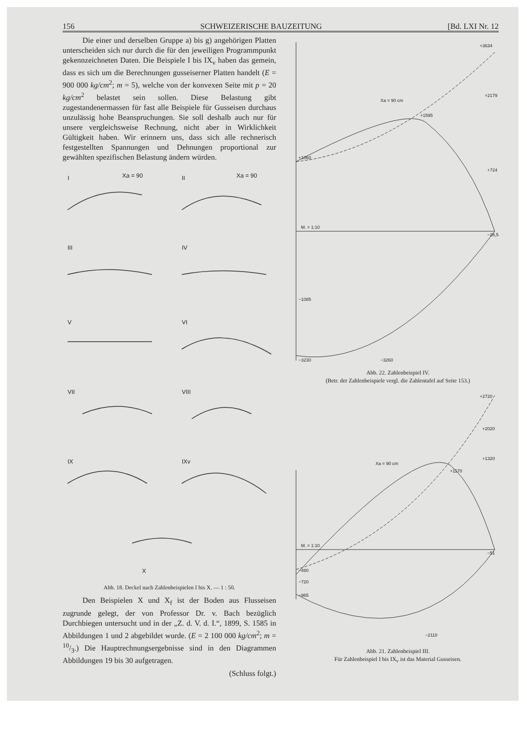156 SCHWEIZERISCHE BAUZEITUNG [Bd. LXI Nr. 12
Die einer und derselben Gruppe a) bis g) angehörigen Platten unterscheiden sich nur durch die für den jeweiligen Programmpunkt gekennzeichneten Daten. Die Beispiele I bis IX<sub>v</sub> haben das gemein, dass es sich um die Berechnungen gusseiserner Platten handelt (E = 900 000 kg/cm<sup>2</sup>; m = 5), welche von der konvexen Seite mit p = 20 kg/cm<sup>2</sup> belastet sein sollen. Diese Belastung gibt zugestandenermassen für fast alle Beispiele für Gusseisen durchaus unzulässig hohe Beanspruchungen. Sie soll deshalb auch nur für unsere vergleichsweise Rechnung, nicht aber in Wirklichkeit Gültigkeit haben. Wir erinnern uns, dass sich alle rechnerisch festgestellten Spannungen und Dehnungen proportional zur gewählten spezifischen Belastung ändern würden.
I
II
Xa = 90
Xa = 90
III
IV
V
VI
VII
VIII
IX
IXv
X
Abb. 18. Deckel nach Zahlenbeispielen I bis X. — 1 : 50.
Den Beispielen X und X<sub>f</sub> ist der Boden aus Flusseisen zugrunde gelegt, der von Professor Dr. v. Bach bezüglich Durchbiegen untersucht und in der „Z. d. V. d. I.“, 1899, S. 1585 in Abbildungen 1 und 2 abgebildet wurde. (E = 2 100 000 kg/cm<sup>2</sup>; m = 10/3.) Die Hauptrechnungsergebnisse sind in den Diagrammen Abbildungen 19 bis 30 aufgetragen.
(Schluss folgt.)
Xa = 90 cm
+3634
+2179
+1595
+1060
+724
−26,5
−1085
−3230
−3260
M. = 1:10
Abb. 22. Zahlenbeispiel IV.
(Betr. der Zahlenbeispiele vergl. die Zahlentafel auf Seite 153.)
Xa = 90 cm
+2720
+2020
+1320
+1170
−51
−480
−720
−965
−2110
M. = 1:10
Abb. 21. Zahlenbeispiel III.
Für Zahlenbeispiel I bis IX<sub>v</sub> ist das Material Gusseisen.